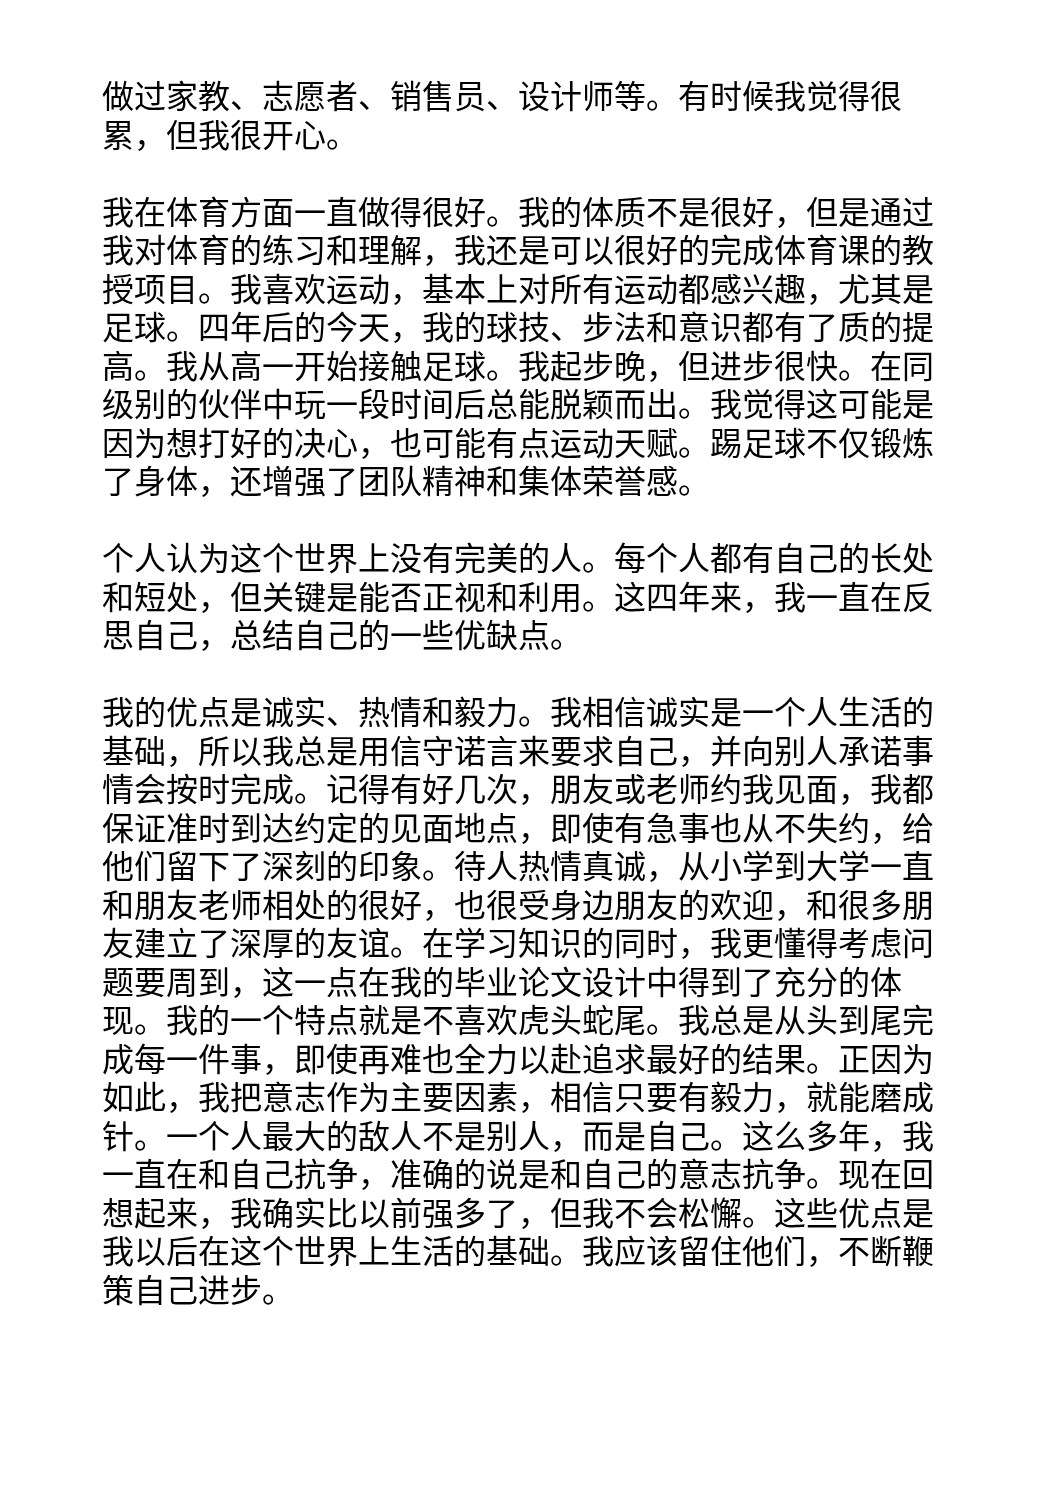做过家教、志愿者、销售员、设计师等。有时候我觉得很累，但我很开心。
我在体育方面一直做得很好。我的体质不是很好，但是通过我对体育的练习和理解，我还是可以很好的完成体育课的教授项目。我喜欢运动，基本上对所有运动都感兴趣，尤其是足球。四年后的今天，我的球技、步法和意识都有了质的提高。我从高一开始接触足球。我起步晚，但进步很快。在同级别的伙伴中玩一段时间后总能脱颖而出。我觉得这可能是因为想打好的决心，也可能有点运动天赋。踢足球不仅锻炼了身体，还增强了团队精神和集体荣誉感。
个人认为这个世界上没有完美的人。每个人都有自己的长处和短处，但关键是能否正视和利用。这四年来，我一直在反思自己，总结自己的一些优缺点。
我的优点是诚实、热情和毅力。我相信诚实是一个人生活的基础，所以我总是用信守诺言来要求自己，并向别人承诺事情会按时完成。记得有好几次，朋友或老师约我见面，我都保证准时到达约定的见面地点，即使有急事也从不失约，给他们留下了深刻的印象。待人热情真诚，从小学到大学一直和朋友老师相处的很好，也很受身边朋友的欢迎，和很多朋友建立了深厚的友谊。在学习知识的同时，我更懂得考虑问题要周到，这一点在我的毕业论文设计中得到了充分的体现。我的一个特点就是不喜欢虎头蛇尾。我总是从头到尾完成每一件事，即使再难也全力以赴追求最好的结果。正因为如此，我把意志作为主要因素，相信只要有毅力，就能磨成针。一个人最大的敌人不是别人，而是自己。这么多年，我一直在和自己抗争，准确的说是和自己的意志抗争。现在回想起来，我确实比以前强多了，但我不会松懈。这些优点是我以后在这个世界上生活的基础。我应该留住他们，不断鞭策自己进步。